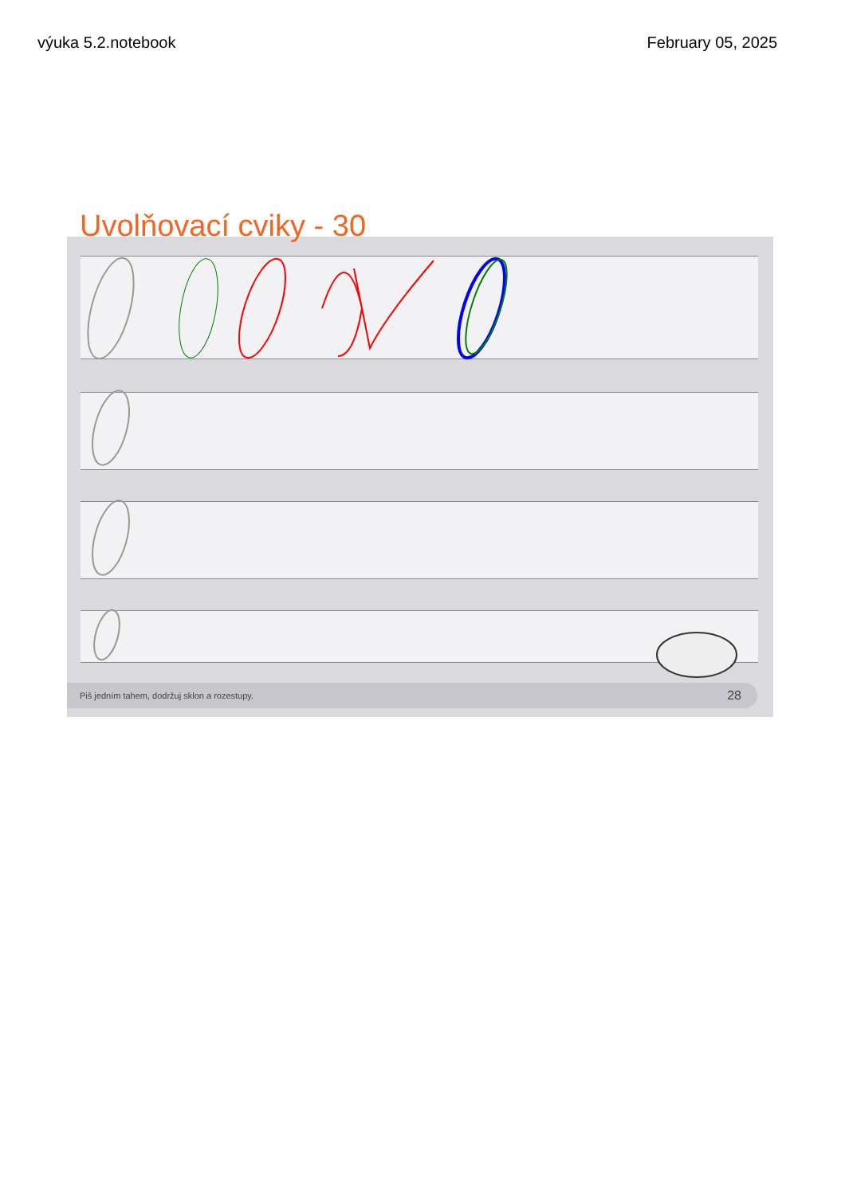výuka 5.2.notebook February 05, 2025
Uvolňovací cviky - 30
Piš jedním tahem, dodržuj sklon a rozestupy. 28